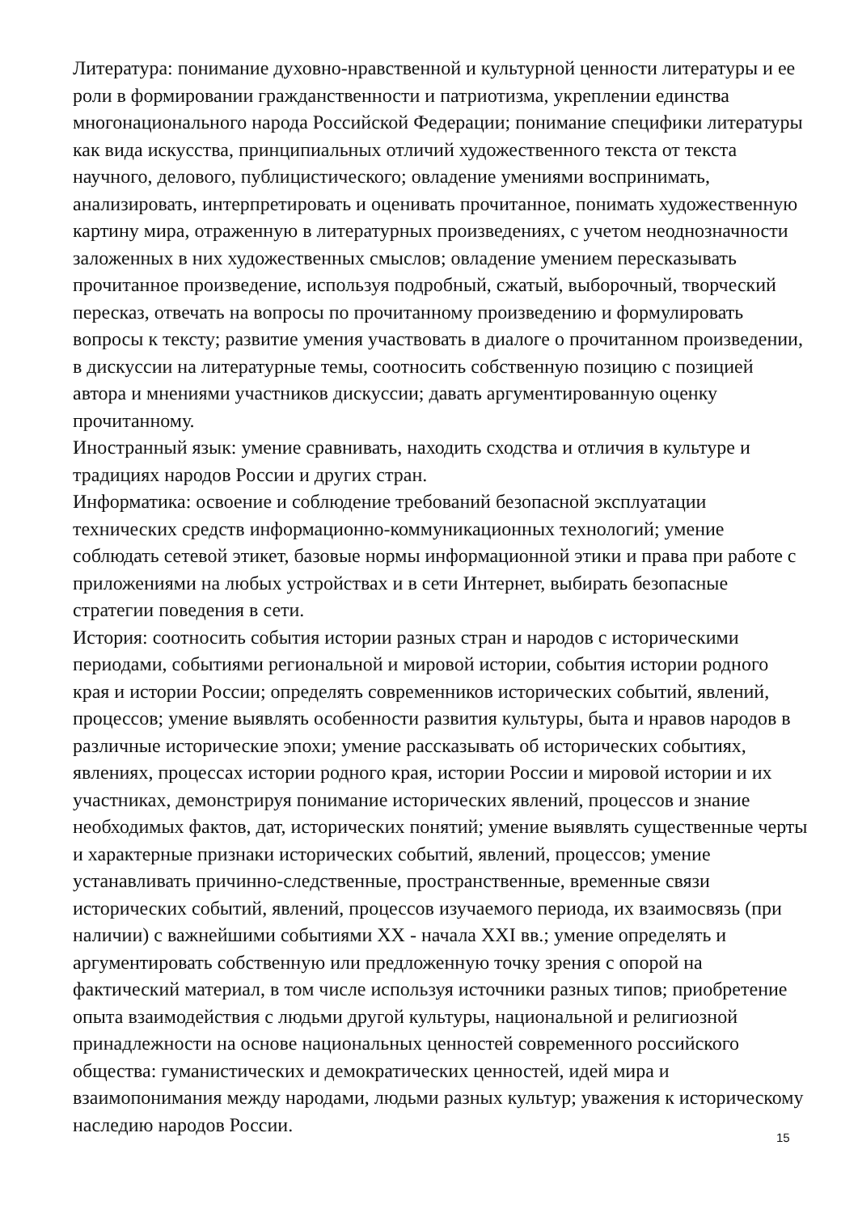Литература: понимание духовно-нравственной и культурной ценности литературы и ее роли в формировании гражданственности и патриотизма, укреплении единства многонационального народа Российской Федерации; понимание специфики литературы как вида искусства, принципиальных отличий художественного текста от текста научного, делового, публицистического; овладение умениями воспринимать, анализировать, интерпретировать и оценивать прочитанное, понимать художественную картину мира, отраженную в литературных произведениях, с учетом неоднозначности заложенных в них художественных смыслов; овладение умением пересказывать прочитанное произведение, используя подробный, сжатый, выборочный, творческий пересказ, отвечать на вопросы по прочитанному произведению и формулировать вопросы к тексту; развитие умения участвовать в диалоге о прочитанном произведении, в дискуссии на литературные темы, соотносить собственную позицию с позицией автора и мнениями участников дискуссии; давать аргументированную оценку прочитанному.
Иностранный язык: умение сравнивать, находить сходства и отличия в культуре и традициях народов России и других стран.
Информатика: освоение и соблюдение требований безопасной эксплуатации технических средств информационно-коммуникационных технологий; умение соблюдать сетевой этикет, базовые нормы информационной этики и права при работе с приложениями на любых устройствах и в сети Интернет, выбирать безопасные стратегии поведения в сети.
История: соотносить события истории разных стран и народов с историческими периодами, событиями региональной и мировой истории, события истории родного края и истории России; определять современников исторических событий, явлений, процессов; умение выявлять особенности развития культуры, быта и нравов народов в различные исторические эпохи; умение рассказывать об исторических событиях, явлениях, процессах истории родного края, истории России и мировой истории и их участниках, демонстрируя понимание исторических явлений, процессов и знание необходимых фактов, дат, исторических понятий; умение выявлять существенные черты и характерные признаки исторических событий, явлений, процессов; умение устанавливать причинно-следственные, пространственные, временные связи исторических событий, явлений, процессов изучаемого периода, их взаимосвязь (при наличии) с важнейшими событиями XX - начала XXI вв.; умение определять и аргументировать собственную или предложенную точку зрения с опорой на фактический материал, в том числе используя источники разных типов; приобретение опыта взаимодействия с людьми другой культуры, национальной и религиозной принадлежности на основе национальных ценностей современного российского общества: гуманистических и демократических ценностей, идей мира и взаимопонимания между народами, людьми разных культур; уважения к историческому наследию народов России.
15